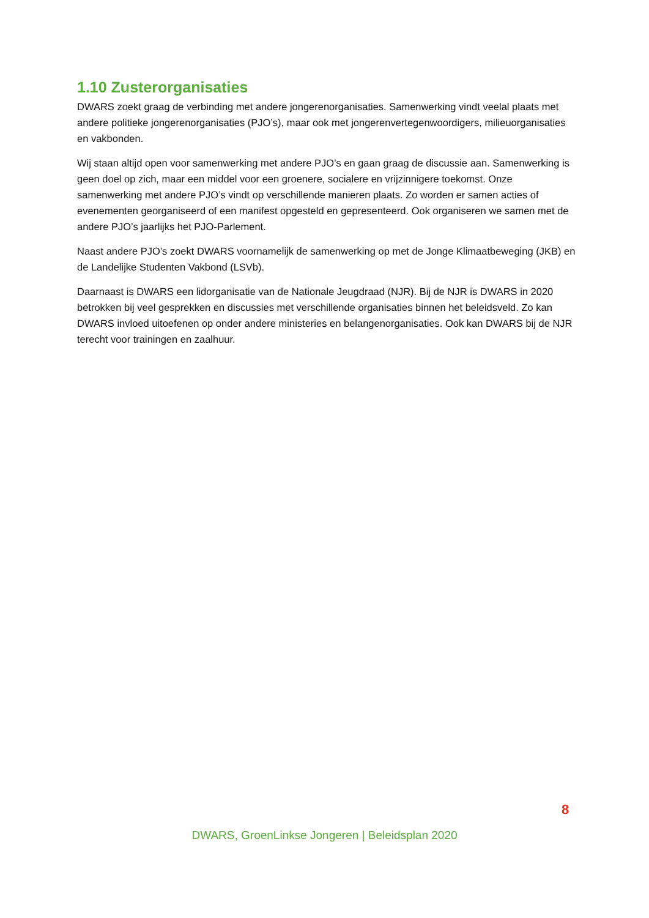1.10 Zusterorganisaties
DWARS zoekt graag de verbinding met andere jongerenorganisaties. Samenwerking vindt veelal plaats met andere politieke jongerenorganisaties (PJO’s), maar ook met jongerenvertegenwoordigers, milieuorganisaties en vakbonden.
Wij staan altijd open voor samenwerking met andere PJO’s en gaan graag de discussie aan. Samenwerking is geen doel op zich, maar een middel voor een groenere, socialere en vrijzinnigere toekomst. Onze samenwerking met andere PJO’s vindt op verschillende manieren plaats. Zo worden er samen acties of evenementen georganiseerd of een manifest opgesteld en gepresenteerd. Ook organiseren we samen met de andere PJO’s jaarlijks het PJO-Parlement.
Naast andere PJO’s zoekt DWARS voornamelijk de samenwerking op met de Jonge Klimaatbeweging (JKB) en de Landelijke Studenten Vakbond (LSVb).
Daarnaast is DWARS een lidorganisatie van de Nationale Jeugdraad (NJR). Bij de NJR is DWARS in 2020 betrokken bij veel gesprekken en discussies met verschillende organisaties binnen het beleidsveld. Zo kan DWARS invloed uitoefenen op onder andere ministeries en belangenorganisaties. Ook kan DWARS bij de NJR terecht voor trainingen en zaalhuur.
8
DWARS, GroenLinkse Jongeren | Beleidsplan 2020